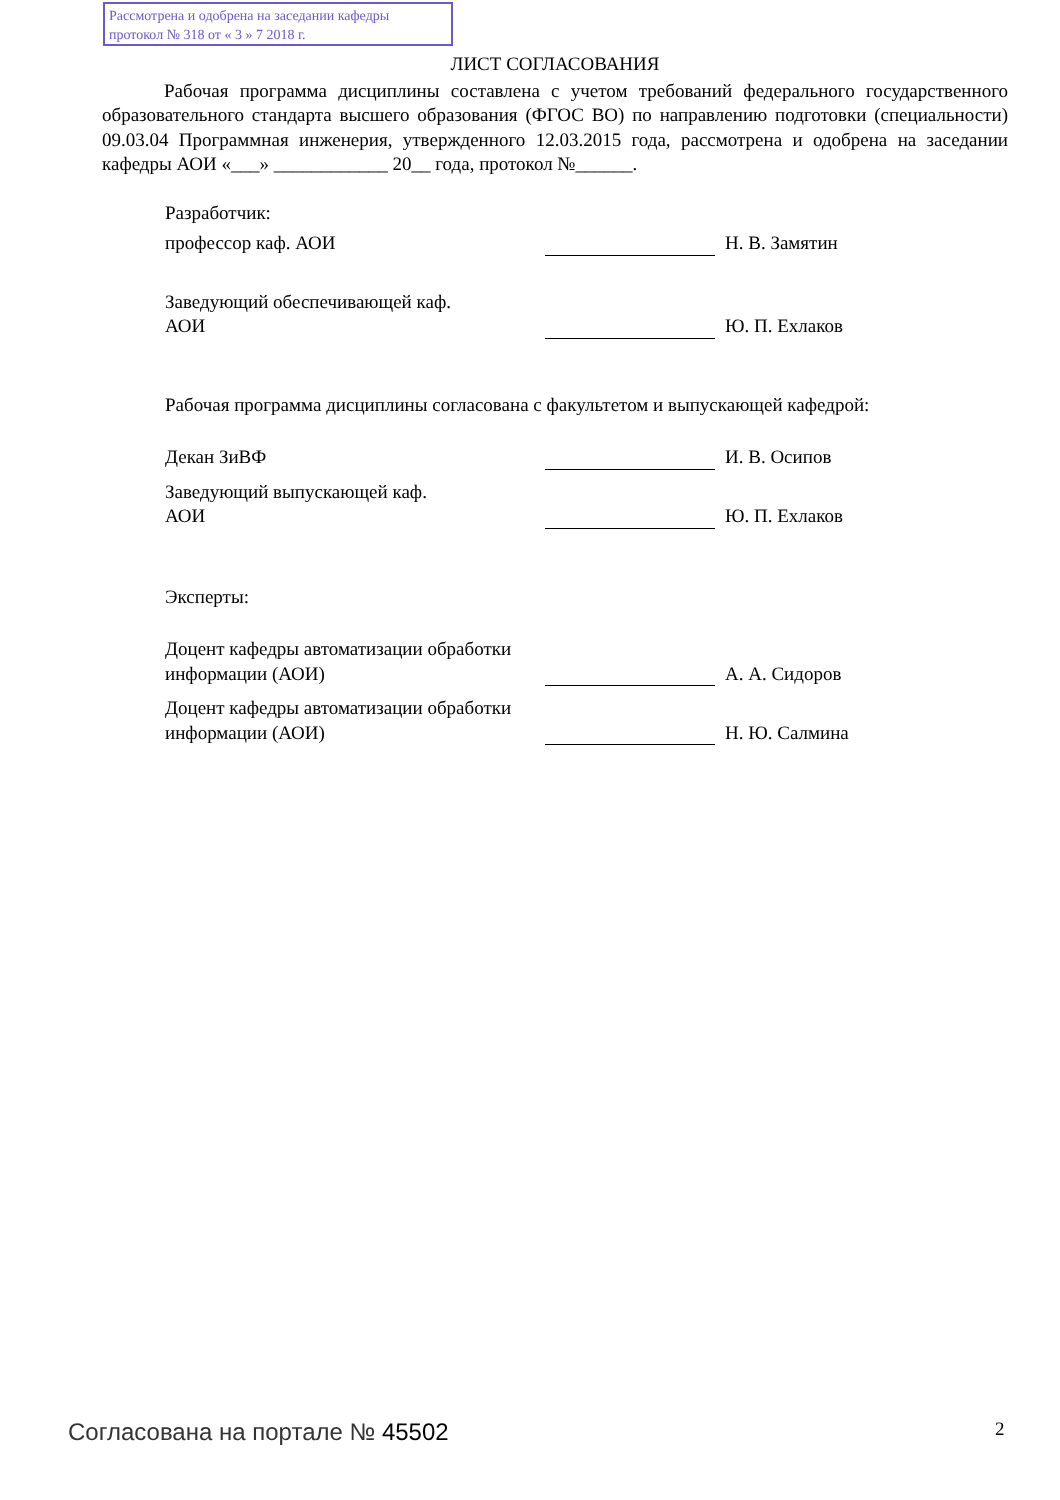Рассмотрена и одобрена на заседании кафедры
протокол № 318 от « 3 » 7 2018 г.
ЛИСТ СОГЛАСОВАНИЯ
Рабочая программа дисциплины составлена с учетом требований федерального государственного образовательного стандарта высшего образования (ФГОС ВО) по направлению подготовки (специальности) 09.03.04 Программная инженерия, утвержденного 12.03.2015 года, рассмотрена и одобрена на заседании кафедры АОИ «___» ____________ 20__ года, протокол №______.
Разработчик:
профессор каф. АОИ Н. В. Замятин
Заведующий обеспечивающей каф.
АОИ
Ю. П. Ехлаков
Рабочая программа дисциплины согласована с факультетом и выпускающей кафедрой:
Декан ЗиВФ И. В. Осипов
Заведующий выпускающей каф.
АОИ
Ю. П. Ехлаков
Эксперты:
Доцент кафедры автоматизации обработки информации (АОИ)
А. А. Сидоров
Доцент кафедры автоматизации обработки информации (АОИ)
Н. Ю. Салмина
Согласована на портале № 45502 2